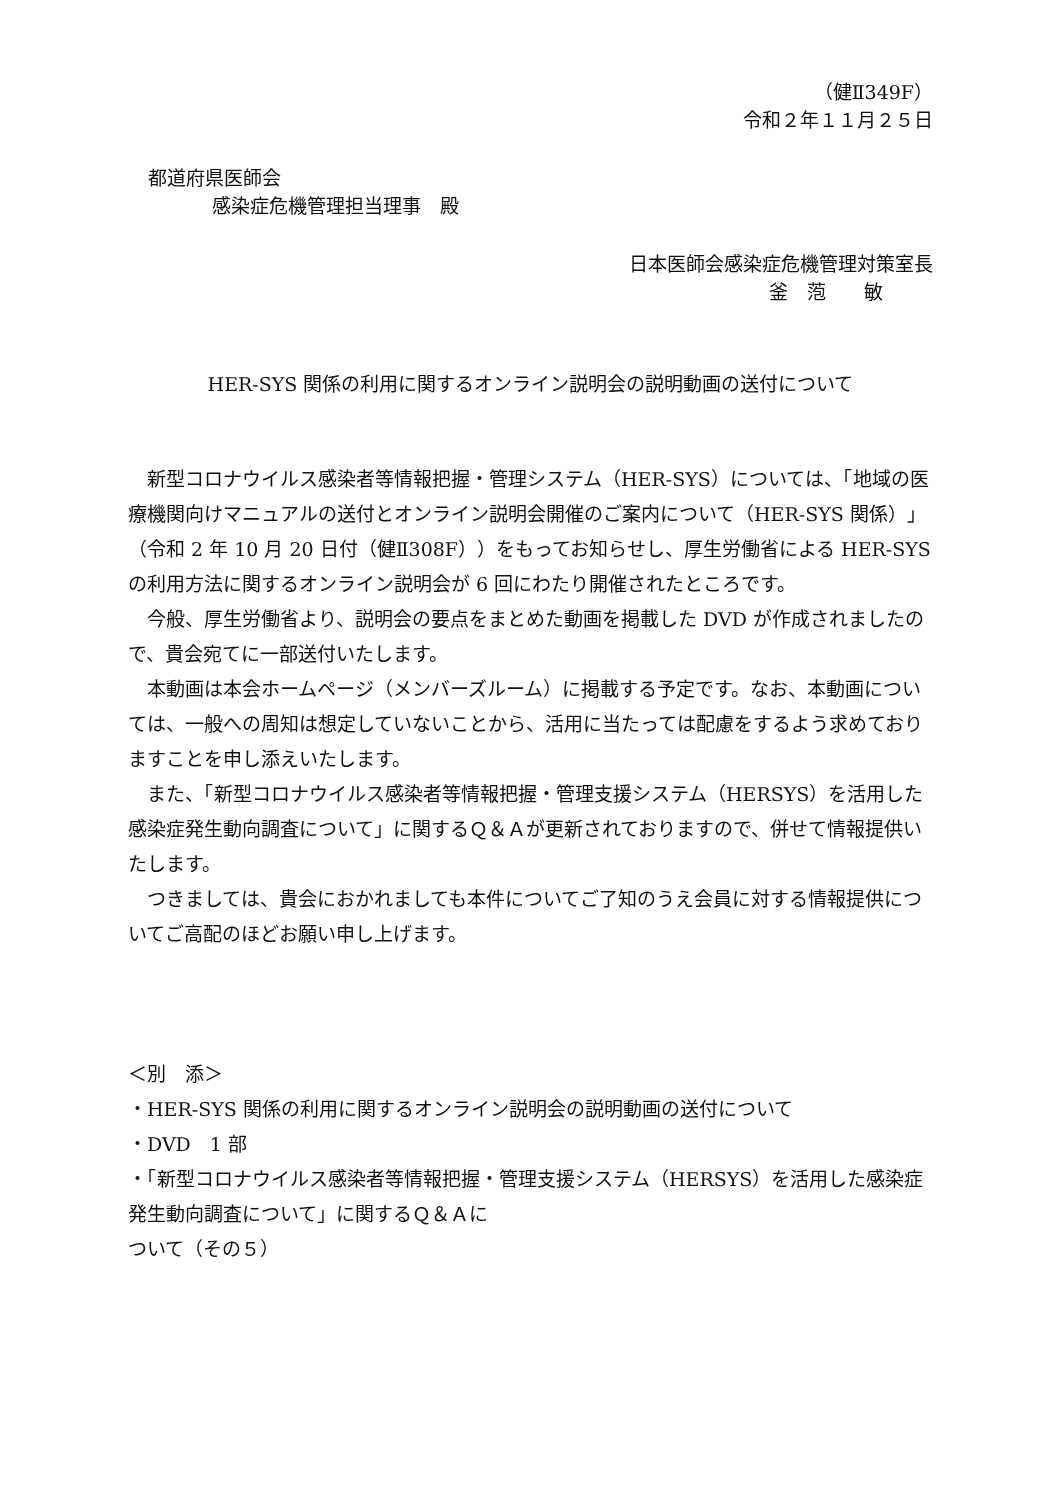（健Ⅱ349F）
令和２年１１月２５日
都道府県医師会
感染症危機管理担当理事　殿
日本医師会感染症危機管理対策室長
釜　萢　　敏
HER-SYS 関係の利用に関するオンライン説明会の説明動画の送付について
新型コロナウイルス感染者等情報把握・管理システム（HER-SYS）については、「地域の医療機関向けマニュアルの送付とオンライン説明会開催のご案内について（HER-SYS 関係）」（令和 2 年 10 月 20 日付（健Ⅱ308F））をもってお知らせし、厚生労働省による HER-SYS の利用方法に関するオンライン説明会が 6 回にわたり開催されたところです。
今般、厚生労働省より、説明会の要点をまとめた動画を掲載した DVD が作成されましたので、貴会宛てに一部送付いたします。
本動画は本会ホームページ（メンバーズルーム）に掲載する予定です。なお、本動画については、一般への周知は想定していないことから、活用に当たっては配慮をするよう求めておりますことを申し添えいたします。
また、「新型コロナウイルス感染者等情報把握・管理支援システム（HERSYS）を活用した感染症発生動向調査について」に関するＱ＆Ａが更新されておりますので、併せて情報提供いたします。
つきましては、貴会におかれましても本件についてご了知のうえ会員に対する情報提供についてご高配のほどお願い申し上げます。
＜別　添＞
・HER-SYS 関係の利用に関するオンライン説明会の説明動画の送付について
・DVD　1 部
・「新型コロナウイルス感染者等情報把握・管理支援システム（HERSYS）を活用した感染症発生動向調査について」に関するＱ＆Ａに
ついて（その５）